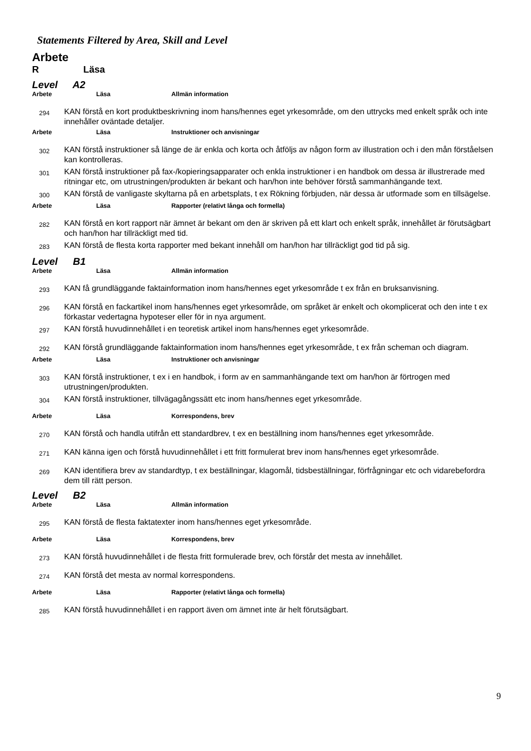Statements Filtered by Area, Skill and Level
Arbete
R Läsa
Level A2
Arbete Läsa Allmän information
294
KAN förstå en kort produktbeskrivning inom hans/hennes eget yrkesområde, om den uttrycks med enkelt språk och inte innehåller oväntade detaljer.
Arbete Läsa Instruktioner och anvisningar
302
KAN förstå instruktioner så länge de är enkla och korta och åtföljs av någon form av illustration och i den mån förståelsen kan kontrolleras.
301
KAN förstå instruktioner på fax-/kopieringsapparater och enkla instruktioner i en handbok om dessa är illustrerade med ritningar etc, om utrustningen/produkten är bekant och han/hon inte behöver förstå sammanhängande text.
300
KAN förstå de vanligaste skyltarna på en arbetsplats, t ex Rökning förbjuden, när dessa är utformade som en tillsägelse.
Arbete Läsa Rapporter (relativt långa och formella)
282
KAN förstå en kort rapport när ämnet är bekant om den är skriven på ett klart och enkelt språk, innehållet är förutsägbart och han/hon har tillräckligt med tid.
283
KAN förstå de flesta korta rapporter med bekant innehåll om han/hon har tillräckligt god tid på sig.
Level B1
Arbete Läsa Allmän information
293
KAN få grundläggande faktainformation inom hans/hennes eget yrkesområde t ex från en bruksanvisning.
296
KAN förstå en fackartikel inom hans/hennes eget yrkesområde, om språket är enkelt och okomplicerat och den inte t ex förkastar vedertagna hypoteser eller för in nya argument.
297
KAN förstå huvudinnehållet i en teoretisk artikel inom hans/hennes eget yrkesområde.
292
KAN förstå grundläggande faktainformation inom hans/hennes eget yrkesområde, t ex från scheman och diagram.
Arbete Läsa Instruktioner och anvisningar
303
KAN förstå instruktioner, t ex i en handbok, i form av en sammanhängande text om han/hon är förtrogen med utrustningen/produkten.
304
KAN förstå instruktioner, tillvägagångssätt etc inom hans/hennes eget yrkesområde.
Arbete Läsa Korrespondens, brev
270
KAN förstå och handla utifrån ett standardbrev, t ex en beställning inom hans/hennes eget yrkesområde.
271
KAN känna igen och förstå huvudinnehållet i ett fritt formulerat brev inom hans/hennes eget yrkesområde.
269
KAN identifiera brev av standardtyp, t ex beställningar, klagomål, tidsbeställningar, förfrågningar etc och vidarebefordra dem till rätt person.
Level B2
Arbete Läsa Allmän information
295
KAN förstå de flesta faktatexter inom hans/hennes eget yrkesområde.
Arbete Läsa Korrespondens, brev
273
KAN förstå huvudinnehållet i de flesta fritt formulerade brev, och förstår det mesta av innehållet.
274
KAN förstå det mesta av normal korrespondens.
Arbete Läsa Rapporter (relativt långa och formella)
285
KAN förstå huvudinnehållet i en rapport även om ämnet inte är helt förutsägbart.
9